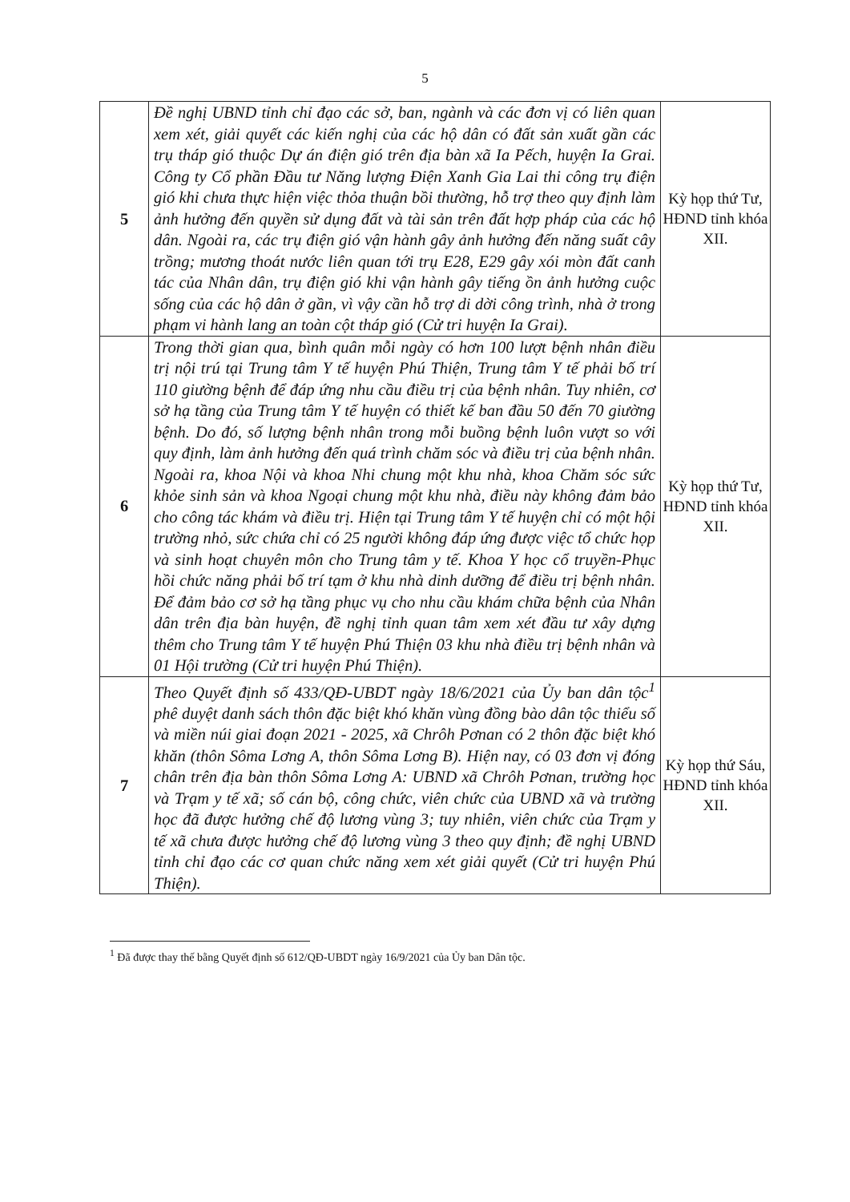5
| 5 | Đề nghị UBND tỉnh chỉ đạo các sở, ban, ngành và các đơn vị có liên quan xem xét, giải quyết các kiến nghị của các hộ dân có đất sản xuất gần các trụ tháp gió thuộc Dự án điện gió trên địa bàn xã Ia Pếch, huyện Ia Grai. Công ty Cổ phần Đầu tư Năng lượng Điện Xanh Gia Lai thi công trụ điện gió khi chưa thực hiện việc thỏa thuận bồi thường, hỗ trợ theo quy định làm ảnh hưởng đến quyền sử dụng đất và tài sản trên đất hợp pháp của các hộ dân. Ngoài ra, các trụ điện gió vận hành gây ảnh hưởng đến năng suất cây trồng; mương thoát nước liên quan tới trụ E28, E29 gây xói mòn đất canh tác của Nhân dân, trụ điện gió khi vận hành gây tiếng ồn ảnh hưởng cuộc sống của các hộ dân ở gần, vì vậy cần hỗ trợ di dời công trình, nhà ở trong phạm vi hành lang an toàn cột tháp gió (Cử tri huyện Ia Grai). | Kỳ họp thứ Tư, HĐND tỉnh khóa XII. |
| 6 | Trong thời gian qua, bình quân mỗi ngày có hơn 100 lượt bệnh nhân điều trị nội trú tại Trung tâm Y tế huyện Phú Thiện, Trung tâm Y tế phải bố trí 110 giường bệnh để đáp ứng nhu cầu điều trị của bệnh nhân. Tuy nhiên, cơ sở hạ tầng của Trung tâm Y tế huyện có thiết kế ban đầu 50 đến 70 giường bệnh. Do đó, số lượng bệnh nhân trong mỗi buồng bệnh luôn vượt so với quy định, làm ảnh hưởng đến quá trình chăm sóc và điều trị của bệnh nhân. Ngoài ra, khoa Nội và khoa Nhi chung một khu nhà, khoa Chăm sóc sức khỏe sinh sản và khoa Ngoại chung một khu nhà, điều này không đảm bảo cho công tác khám và điều trị. Hiện tại Trung tâm Y tế huyện chỉ có một hội trường nhỏ, sức chứa chỉ có 25 người không đáp ứng được việc tổ chức họp và sinh hoạt chuyên môn cho Trung tâm y tế. Khoa Y học cổ truyền-Phục hồi chức năng phải bố trí tạm ở khu nhà dinh dưỡng để điều trị bệnh nhân. Để đảm bảo cơ sở hạ tầng phục vụ cho nhu cầu khám chữa bệnh của Nhân dân trên địa bàn huyện, đề nghị tỉnh quan tâm xem xét đầu tư xây dựng thêm cho Trung tâm Y tế huyện Phú Thiện 03 khu nhà điều trị bệnh nhân và 01 Hội trường (Cử tri huyện Phú Thiện). | Kỳ họp thứ Tư, HĐND tỉnh khóa XII. |
| 7 | Theo Quyết định số 433/QĐ-UBDT ngày 18/6/2021 của Ủy ban dân tộc<sup>1</sup> phê duyệt danh sách thôn đặc biệt khó khăn vùng đồng bào dân tộc thiểu số và miền núi giai đoạn 2021 - 2025, xã Chrôh Pơnan có 2 thôn đặc biệt khó khăn (thôn Sôma Lơng A, thôn Sôma Lơng B). Hiện nay, có 03 đơn vị đóng chân trên địa bàn thôn Sôma Lơng A: UBND xã Chrôh Pơnan, trường học và Trạm y tế xã; số cán bộ, công chức, viên chức của UBND xã và trường học đã được hưởng chế độ lương vùng 3; tuy nhiên, viên chức của Trạm y tế xã chưa được hưởng chế độ lương vùng 3 theo quy định; đề nghị UBND tỉnh chỉ đạo các cơ quan chức năng xem xét giải quyết (Cử tri huyện Phú Thiện). | Kỳ họp thứ Sáu, HĐND tỉnh khóa XII. |
<sup>1</sup> Đã được thay thế bằng Quyết định số 612/QĐ-UBDT ngày 16/9/2021 của Ủy ban Dân tộc.